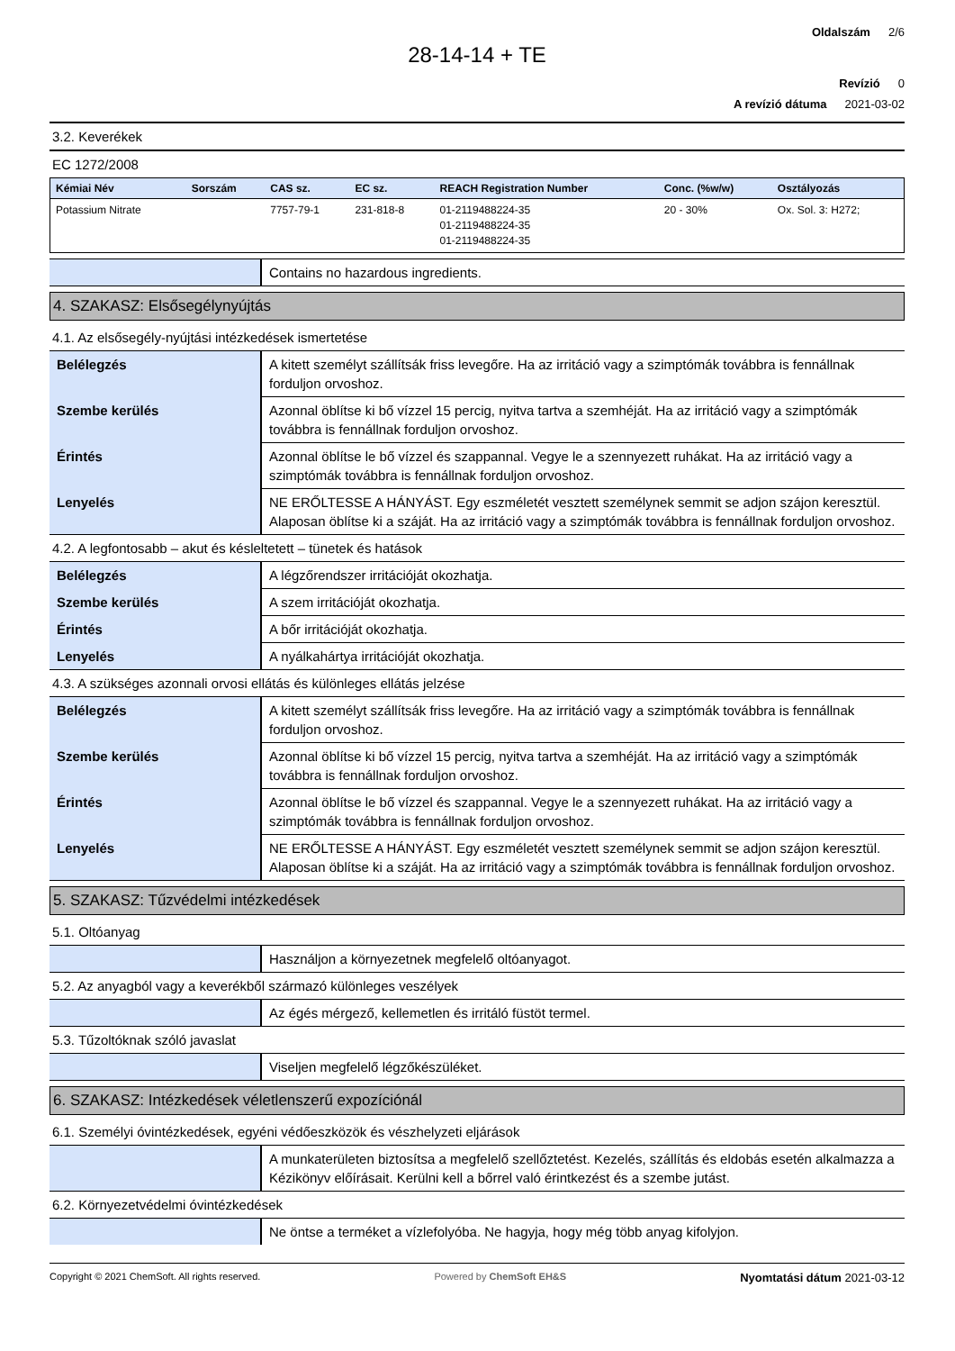Oldalszám 2/6
28-14-14 + TE
Revízió 0
A revízió dátuma 2021-03-02
3.2. Keverékek
EC 1272/2008
| Kémiai Név | Sorszám | CAS sz. | EC sz. | REACH Registration Number | Conc. (%w/w) | Osztályozás |
| --- | --- | --- | --- | --- | --- | --- |
| Potassium Nitrate | | 7757-79-1 | 231-818-8 | 01-2119488224-35 01-2119488224-35 01-2119488224-35 | 20 - 30% | Ox. Sol. 3: H272; |
| | Contains no hazardous ingredients. |
4. SZAKASZ: Elsősegélynyújtás
4.1. Az elsősegély-nyújtási intézkedések ismertetése
| Belélegzés | A kitett személyt szállítsák friss levegőre. Ha az irritáció vagy a szimptómák továbbra is fennállnak forduljon orvoshoz. |
| Szembe kerülés | Azonnal öblítse ki bő vízzel 15 percig, nyitva tartva a szemhéját. Ha az irritáció vagy a szimptómák továbbra is fennállnak forduljon orvoshoz. |
| Érintés | Azonnal öblítse le bő vízzel és szappannal. Vegye le a szennyezett ruhákat. Ha az irritáció vagy a szimptómák továbbra is fennállnak forduljon orvoshoz. |
| Lenyelés | NE ERŐLTESSE A HÁNYÁST. Egy eszméletét vesztett személynek semmit se adjon szájon keresztül. Alaposan öblítse ki a száját. Ha az irritáció vagy a szimptómák továbbra is fennállnak forduljon orvoshoz. |
4.2. A legfontosabb – akut és késleltetett – tünetek és hatások
| Belélegzés | A légzőrendszer irritációját okozhatja. |
| Szembe kerülés | A szem irritációját okozhatja. |
| Érintés | A bőr irritációját okozhatja. |
| Lenyelés | A nyálkahártya irritációját okozhatja. |
4.3. A szükséges azonnali orvosi ellátás és különleges ellátás jelzése
| Belélegzés | A kitett személyt szállítsák friss levegőre. Ha az irritáció vagy a szimptómák továbbra is fennállnak forduljon orvoshoz. |
| Szembe kerülés | Azonnal öblítse ki bő vízzel 15 percig, nyitva tartva a szemhéját. Ha az irritáció vagy a szimptómák továbbra is fennállnak forduljon orvoshoz. |
| Érintés | Azonnal öblítse le bő vízzel és szappannal. Vegye le a szennyezett ruhákat. Ha az irritáció vagy a szimptómák továbbra is fennállnak forduljon orvoshoz. |
| Lenyelés | NE ERŐLTESSE A HÁNYÁST. Egy eszméletét vesztett személynek semmit se adjon szájon keresztül. Alaposan öblítse ki a száját. Ha az irritáció vagy a szimptómák továbbra is fennállnak forduljon orvoshoz. |
5. SZAKASZ: Tűzvédelmi intézkedések
5.1. Oltóanyag
| | Használjon a környezetnek megfelelő oltóanyagot. |
5.2. Az anyagból vagy a keverékből származó különleges veszélyek
| | Az égés mérgező, kellemetlen és irritáló füstöt termel. |
5.3. Tűzoltóknak szóló javaslat
| | Viseljen megfelelő légzőkészüléket. |
6. SZAKASZ: Intézkedések véletlenszerű expozíciónál
6.1. Személyi óvintézkedések, egyéni védőeszközök és vészhelyzeti eljárások
| | A munkaterületen biztosítsa a megfelelő szellőztetést. Kezelés, szállítás és eldobás esetén alkalmazza a Kézikönyv előírásait. Kerülni kell a bőrrel való érintkezést és a szembe jutást. |
6.2. Környezetvédelmi óvintézkedések
| | Ne öntse a terméket a vízlefolyóba. Ne hagyja, hogy még több anyag kifolyjon. |
Copyright © 2021 ChemSoft. All rights reserved. Powered by ChemSoft EH&S Nyomtatási dátum 2021-03-12